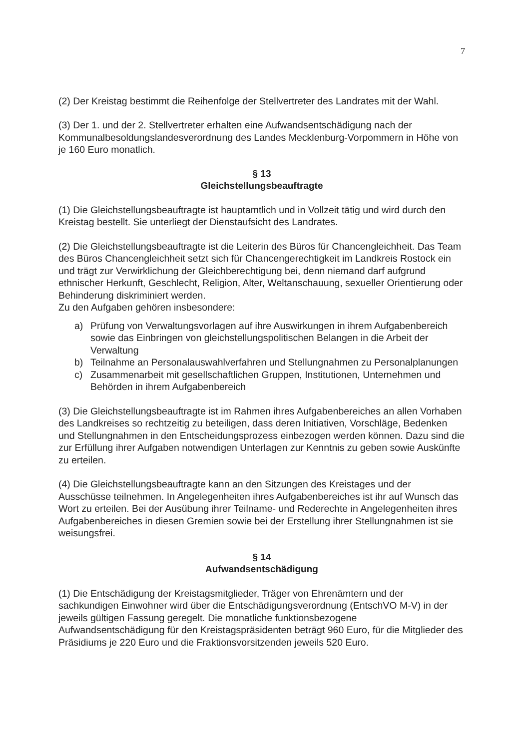7
(2) Der Kreistag bestimmt die Reihenfolge der Stellvertreter des Landrates mit der Wahl.
(3) Der 1. und der 2. Stellvertreter erhalten eine Aufwandsentschädigung nach der Kommunalbesoldungslandesverordnung des Landes Mecklenburg-Vorpommern in Höhe von je 160 Euro monatlich.
§ 13
Gleichstellungsbeauftragte
(1) Die Gleichstellungsbeauftragte ist hauptamtlich und in Vollzeit tätig und wird durch den Kreistag bestellt. Sie unterliegt der Dienstaufsicht des Landrates.
(2) Die Gleichstellungsbeauftragte ist die Leiterin des Büros für Chancengleichheit. Das Team des Büros Chancengleichheit setzt sich für Chancengerechtigkeit im Landkreis Rostock ein und trägt zur Verwirklichung der Gleichberechtigung bei, denn niemand darf aufgrund ethnischer Herkunft, Geschlecht, Religion, Alter, Weltanschauung, sexueller Orientierung oder Behinderung diskriminiert werden.
Zu den Aufgaben gehören insbesondere:
a) Prüfung von Verwaltungsvorlagen auf ihre Auswirkungen in ihrem Aufgabenbereich sowie das Einbringen von gleichstellungspolitischen Belangen in die Arbeit der Verwaltung
b) Teilnahme an Personalauswahlverfahren und Stellungnahmen zu Personalplanungen
c) Zusammenarbeit mit gesellschaftlichen Gruppen, Institutionen, Unternehmen und Behörden in ihrem Aufgabenbereich
(3) Die Gleichstellungsbeauftragte ist im Rahmen ihres Aufgabenbereiches an allen Vorhaben des Landkreises so rechtzeitig zu beteiligen, dass deren Initiativen, Vorschläge, Bedenken und Stellungnahmen in den Entscheidungsprozess einbezogen werden können. Dazu sind die zur Erfüllung ihrer Aufgaben notwendigen Unterlagen zur Kenntnis zu geben sowie Auskünfte zu erteilen.
(4) Die Gleichstellungsbeauftragte kann an den Sitzungen des Kreistages und der Ausschüsse teilnehmen. In Angelegenheiten ihres Aufgabenbereiches ist ihr auf Wunsch das Wort zu erteilen. Bei der Ausübung ihrer Teilname- und Rederechte in Angelegenheiten ihres Aufgabenbereiches in diesen Gremien sowie bei der Erstellung ihrer Stellungnahmen ist sie weisungsfrei.
§ 14
Aufwandsentschädigung
(1) Die Entschädigung der Kreistagsmitglieder, Träger von Ehrenämtern und der sachkundigen Einwohner wird über die Entschädigungsverordnung (EntschVO M-V) in der jeweils gültigen Fassung geregelt. Die monatliche funktionsbezogene Aufwandsentschädigung für den Kreistagspräsidenten beträgt 960 Euro, für die Mitglieder des Präsidiums je 220 Euro und die Fraktionsvorsitzenden jeweils 520 Euro.